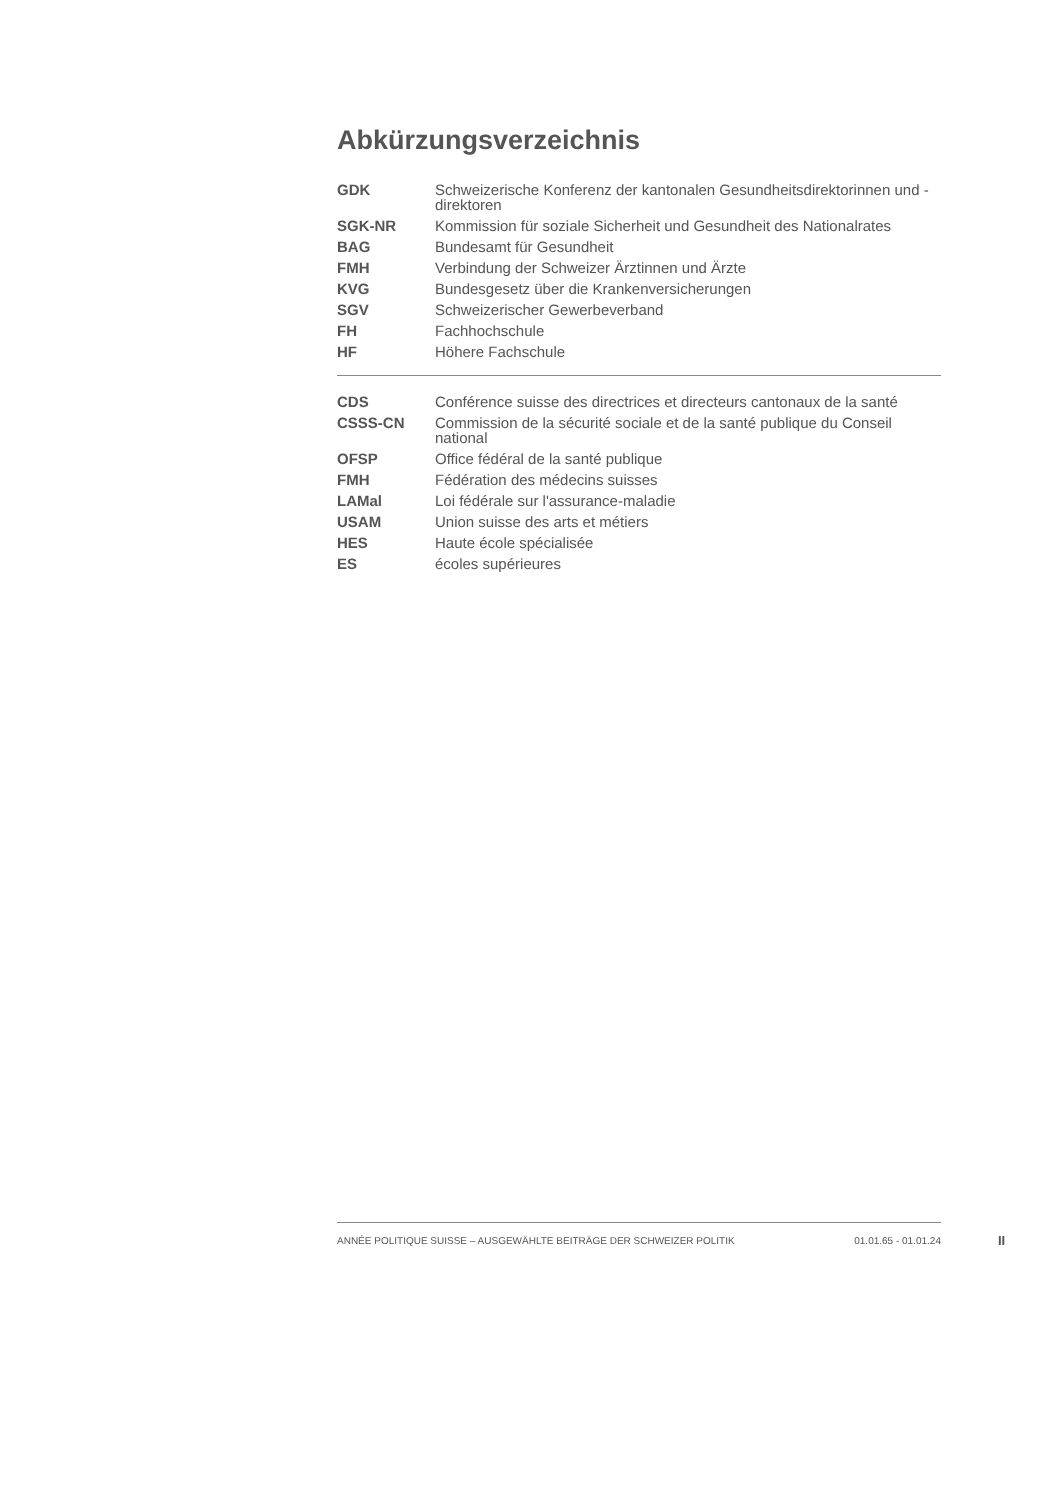Abkürzungsverzeichnis
| GDK | Schweizerische Konferenz der kantonalen Gesundheitsdirektorinnen und -direktoren |
| SGK-NR | Kommission für soziale Sicherheit und Gesundheit des Nationalrates |
| BAG | Bundesamt für Gesundheit |
| FMH | Verbindung der Schweizer Ärztinnen und Ärzte |
| KVG | Bundesgesetz über die Krankenversicherungen |
| SGV | Schweizerischer Gewerbeverband |
| FH | Fachhochschule |
| HF | Höhere Fachschule |
| CDS | Conférence suisse des directrices et directeurs cantonaux de la santé |
| CSSS-CN | Commission de la sécurité sociale et de la santé publique du Conseil national |
| OFSP | Office fédéral de la santé publique |
| FMH | Fédération des médecins suisses |
| LAMal | Loi fédérale sur l'assurance-maladie |
| USAM | Union suisse des arts et métiers |
| HES | Haute école spécialisée |
| ES | écoles supérieures |
ANNÉE POLITIQUE SUISSE – AUSGEWÄHLTE BEITRÄGE DER SCHWEIZER POLITIK 01.01.65 - 01.01.24
II